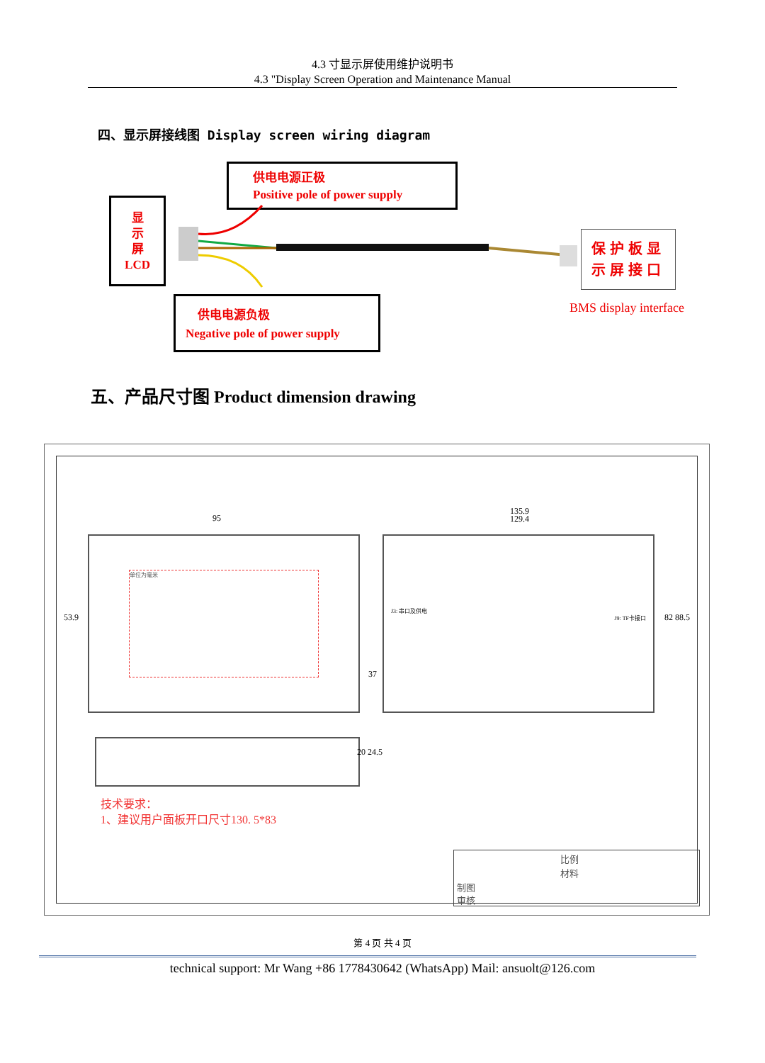4.3 寸显示屏使用维护说明书
4.3 "Display Screen Operation and Maintenance Manual
四、显示屏接线图 Display screen wiring diagram
供电电源正极
Positive pole of power supply
显
示
屏
LCD
保护板显
示屏接口
BMS display interface
供电电源负极
Negative pole of power supply
五、产品尺寸图 Product dimension drawing
单位为毫米
95
53.9
J3: 串口及供电
J9: TF卡接口
135.9
129.4
82 88.5
37
20 24.5
技术要求：
1、建议用户面板开口尺寸130. 5*83
比例
材料
制图
审核
第 4 页 共 4 页
technical support: Mr Wang +86 1778430642 (WhatsApp) Mail: ansuolt@126.com